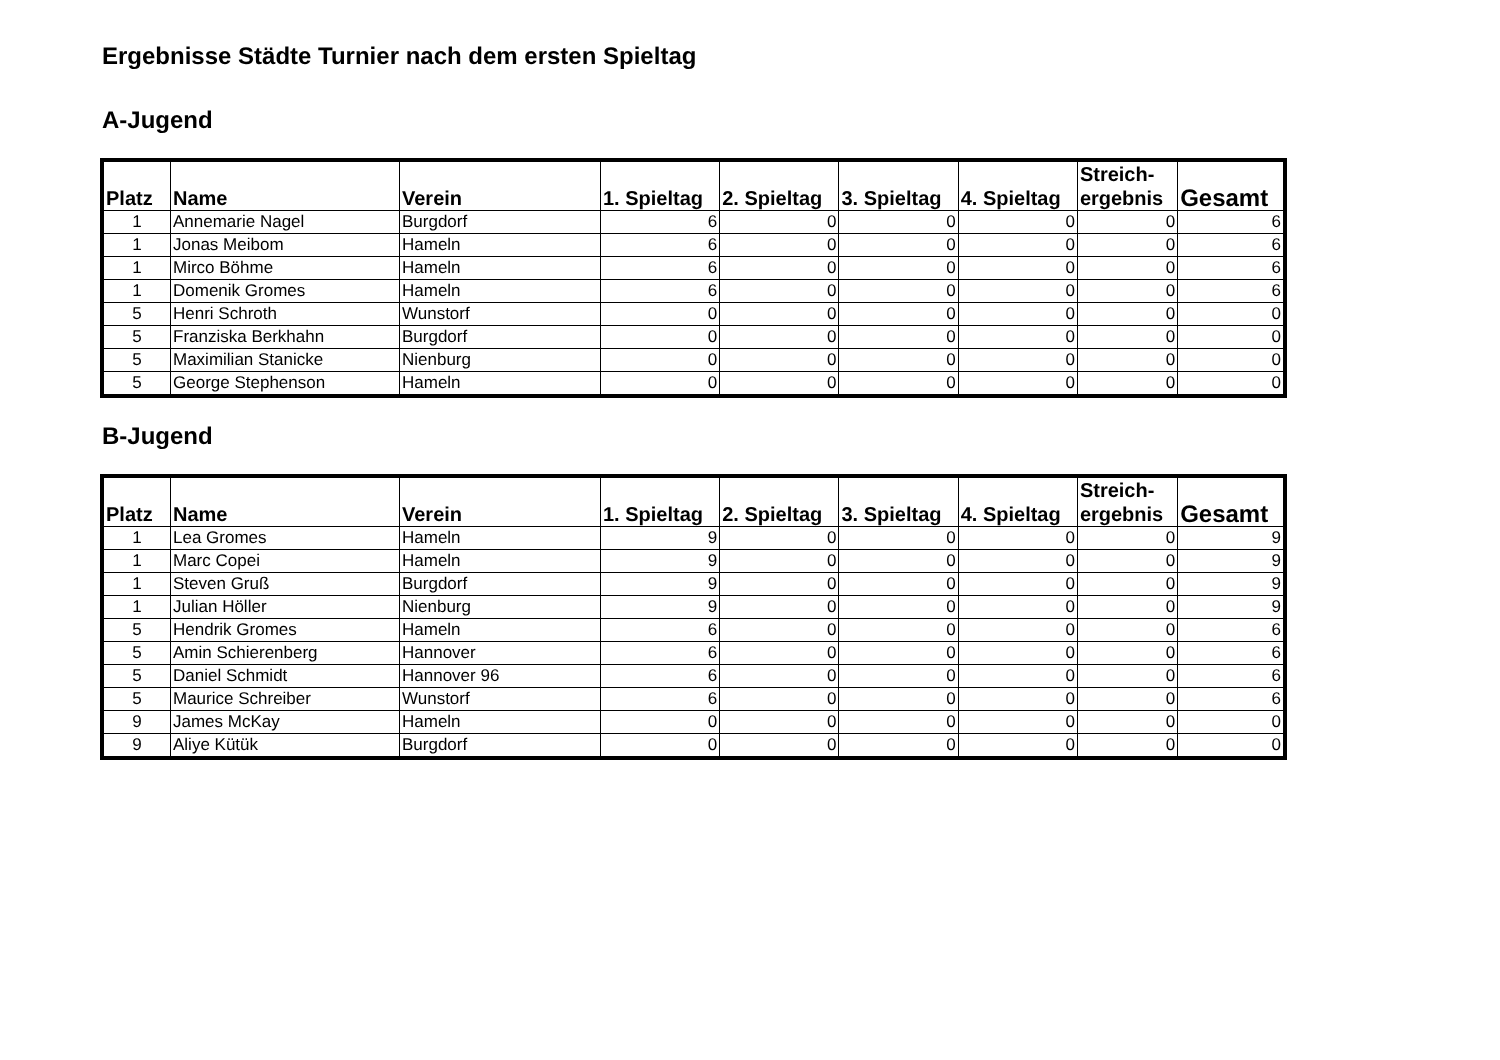Ergebnisse Städte Turnier nach dem ersten Spieltag
A-Jugend
| Platz | Name | Verein | 1. Spieltag | 2. Spieltag | 3. Spieltag | 4. Spieltag | Streich- ergebnis | Gesamt |
| --- | --- | --- | --- | --- | --- | --- | --- | --- |
| 1 | Annemarie Nagel | Burgdorf | 6 | 0 | 0 | 0 | 0 | 6 |
| 1 | Jonas Meibom | Hameln | 6 | 0 | 0 | 0 | 0 | 6 |
| 1 | Mirco Böhme | Hameln | 6 | 0 | 0 | 0 | 0 | 6 |
| 1 | Domenik Gromes | Hameln | 6 | 0 | 0 | 0 | 0 | 6 |
| 5 | Henri Schroth | Wunstorf | 0 | 0 | 0 | 0 | 0 | 0 |
| 5 | Franziska Berkhahn | Burgdorf | 0 | 0 | 0 | 0 | 0 | 0 |
| 5 | Maximilian Stanicke | Nienburg | 0 | 0 | 0 | 0 | 0 | 0 |
| 5 | George Stephenson | Hameln | 0 | 0 | 0 | 0 | 0 | 0 |
B-Jugend
| Platz | Name | Verein | 1. Spieltag | 2. Spieltag | 3. Spieltag | 4. Spieltag | Streich- ergebnis | Gesamt |
| --- | --- | --- | --- | --- | --- | --- | --- | --- |
| 1 | Lea Gromes | Hameln | 9 | 0 | 0 | 0 | 0 | 9 |
| 1 | Marc Copei | Hameln | 9 | 0 | 0 | 0 | 0 | 9 |
| 1 | Steven Gruß | Burgdorf | 9 | 0 | 0 | 0 | 0 | 9 |
| 1 | Julian Höller | Nienburg | 9 | 0 | 0 | 0 | 0 | 9 |
| 5 | Hendrik Gromes | Hameln | 6 | 0 | 0 | 0 | 0 | 6 |
| 5 | Amin Schierenberg | Hannover | 6 | 0 | 0 | 0 | 0 | 6 |
| 5 | Daniel Schmidt | Hannover 96 | 6 | 0 | 0 | 0 | 0 | 6 |
| 5 | Maurice Schreiber | Wunstorf | 6 | 0 | 0 | 0 | 0 | 6 |
| 9 | James McKay | Hameln | 0 | 0 | 0 | 0 | 0 | 0 |
| 9 | Aliye Kütük | Burgdorf | 0 | 0 | 0 | 0 | 0 | 0 |